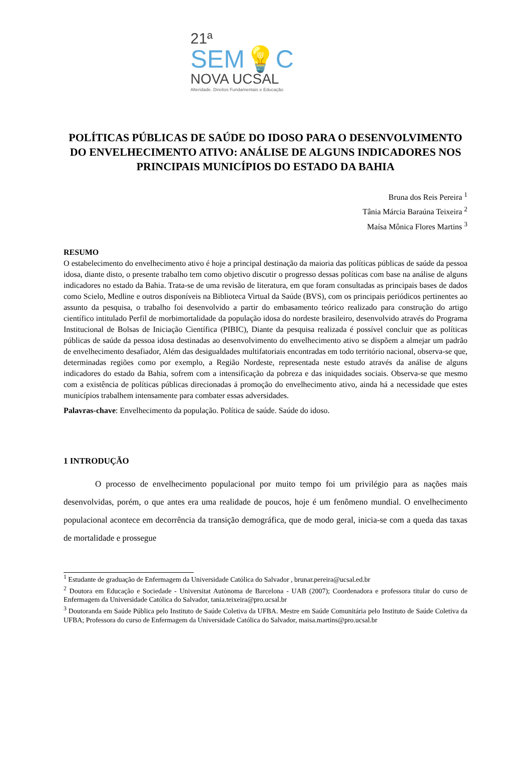21ª
SEM💡C
NOVA UCSAL
Alteridade. Direitos Fundamentais e Educação
POLÍTICAS PÚBLICAS DE SAÚDE DO IDOSO PARA O DESENVOLVIMENTO DO ENVELHECIMENTO ATIVO: ANÁLISE DE ALGUNS INDICADORES NOS PRINCIPAIS MUNICÍPIOS DO ESTADO DA BAHIA
Bruna dos Reis Pereira <sup>1</sup>
Tânia Márcia Baraúna Teixeira <sup>2</sup>
Maísa Mônica Flores Martins <sup>3</sup>
RESUMO
O estabelecimento do envelhecimento ativo é hoje a principal destinação da maioria das políticas públicas de saúde da pessoa idosa, diante disto, o presente trabalho tem como objetivo discutir o progresso dessas políticas com base na análise de alguns indicadores no estado da Bahia. Trata-se de uma revisão de literatura, em que foram consultadas as principais bases de dados como Scielo, Medline e outros disponíveis na Biblioteca Virtual da Saúde (BVS), com os principais periódicos pertinentes ao assunto da pesquisa, o trabalho foi desenvolvido a partir do embasamento teórico realizado para construção do artigo científico intitulado Perfil de morbimortalidade da população idosa do nordeste brasileiro, desenvolvido através do Programa Institucional de Bolsas de Iniciação Científica (PIBIC), Diante da pesquisa realizada é possível concluir que as políticas públicas de saúde da pessoa idosa destinadas ao desenvolvimento do envelhecimento ativo se dispõem a almejar um padrão de envelhecimento desafiador, Além das desigualdades multifatoriais encontradas em todo território nacional, observa-se que, determinadas regiões como por exemplo, a Região Nordeste, representada neste estudo através da análise de alguns indicadores do estado da Bahia, sofrem com a intensificação da pobreza e das iniquidades sociais. Observa-se que mesmo com a existência de políticas públicas direcionadas á promoção do envelhecimento ativo, ainda há a necessidade que estes municípios trabalhem intensamente para combater essas adversidades.
Palavras-chave: Envelhecimento da população. Política de saúde. Saúde do idoso.
1 INTRODUÇÃO
O processo de envelhecimento populacional por muito tempo foi um privilégio para as nações mais desenvolvidas, porém, o que antes era uma realidade de poucos, hoje é um fenômeno mundial. O envelhecimento populacional acontece em decorrência da transição demográfica, que de modo geral, inicia-se com a queda das taxas de mortalidade e prossegue
<sup>1</sup> Estudante de graduação de Enfermagem da Universidade Católica do Salvador , brunar.pereira@ucsal.ed.br
<sup>2</sup> Doutora em Educação e Sociedade - Universitat Autònoma de Barcelona - UAB (2007); Coordenadora e professora titular do curso de Enfermagem da Universidade Católica do Salvador, tania.teixeira@pro.ucsal.br
<sup>3</sup> Doutoranda em Saúde Pública pelo Instituto de Saúde Coletiva da UFBA. Mestre em Saúde Comunitária pelo Instituto de Saúde Coletiva da UFBA; Professora do curso de Enfermagem da Universidade Católica do Salvador, maisa.martins@pro.ucsal.br